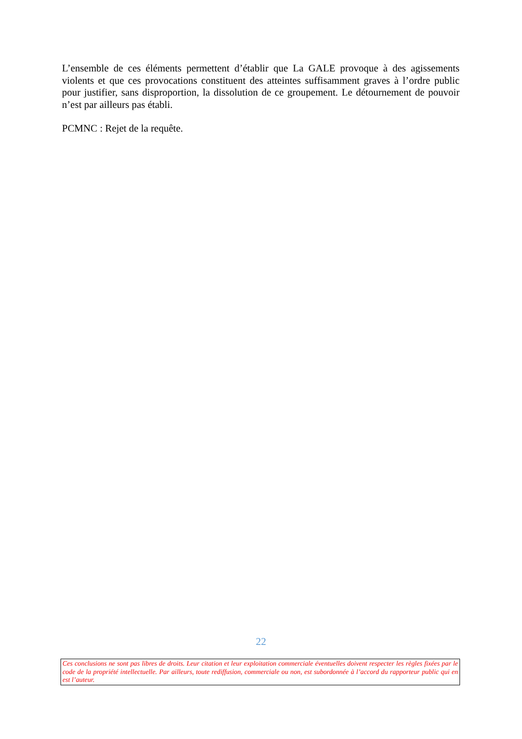L’ensemble de ces éléments permettent d’établir que La GALE provoque à des agissements violents et que ces provocations constituent des atteintes suffisamment graves à l’ordre public pour justifier, sans disproportion, la dissolution de ce groupement. Le détournement de pouvoir n’est par ailleurs pas établi.
PCMNC : Rejet de la requête.
22
Ces conclusions ne sont pas libres de droits. Leur citation et leur exploitation commerciale éventuelles doivent respecter les règles fixées par le code de la propriété intellectuelle. Par ailleurs, toute rediffusion, commerciale ou non, est subordonnée à l’accord du rapporteur public qui en est l’auteur.